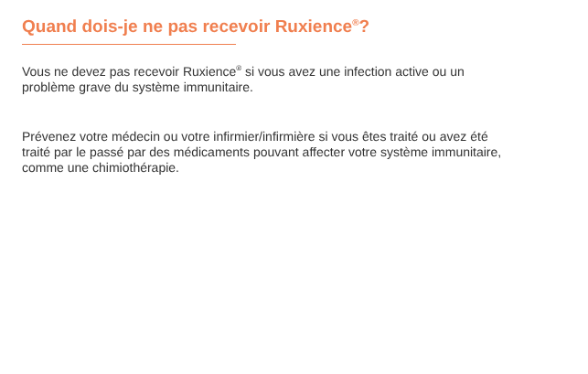Quand dois-je ne pas recevoir Ruxience<sup>®</sup>?
Vous ne devez pas recevoir Ruxience<sup>®</sup> si vous avez une infection active ou un problème grave du système immunitaire.
Prévenez votre médecin ou votre infirmier/infirmière si vous êtes traité ou avez été traité par le passé par des médicaments pouvant affecter votre système immunitaire, comme une chimiothérapie.